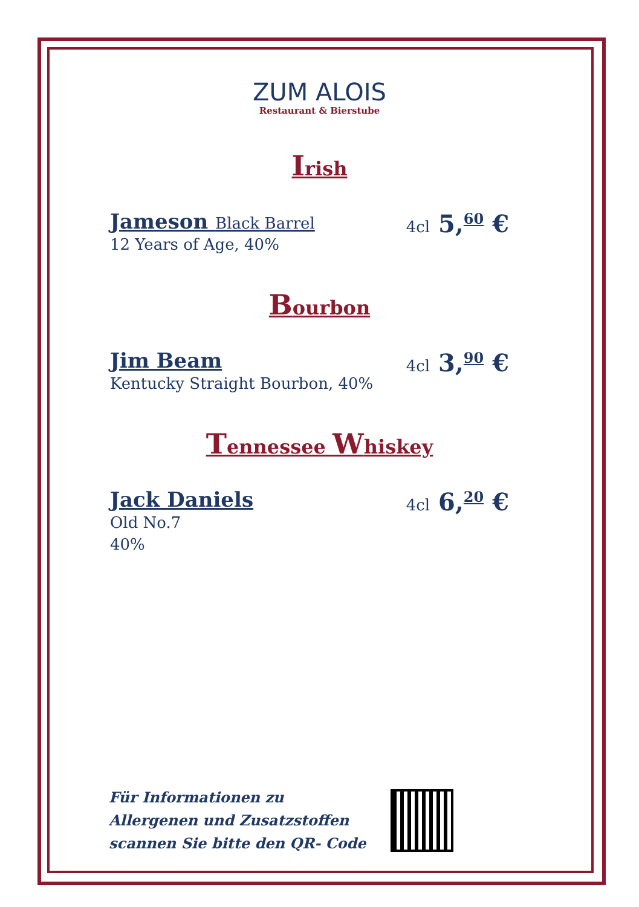ZUM ALOIS
Restaurant & Bierstube
Irish
Jameson Black Barrel
12 Years of Age, 40%
4cl 5,<sup>60</sup> €
Bourbon
Jim Beam
Kentucky Straight Bourbon, 40%
4cl 3,<sup>90</sup> €
Tennessee Whiskey
Jack Daniels
Old No.7
40%
4cl 6,<sup>20</sup> €
Für Informationen zu
Allergenen und Zusatzstoffen
scannen Sie bitte den QR- Code